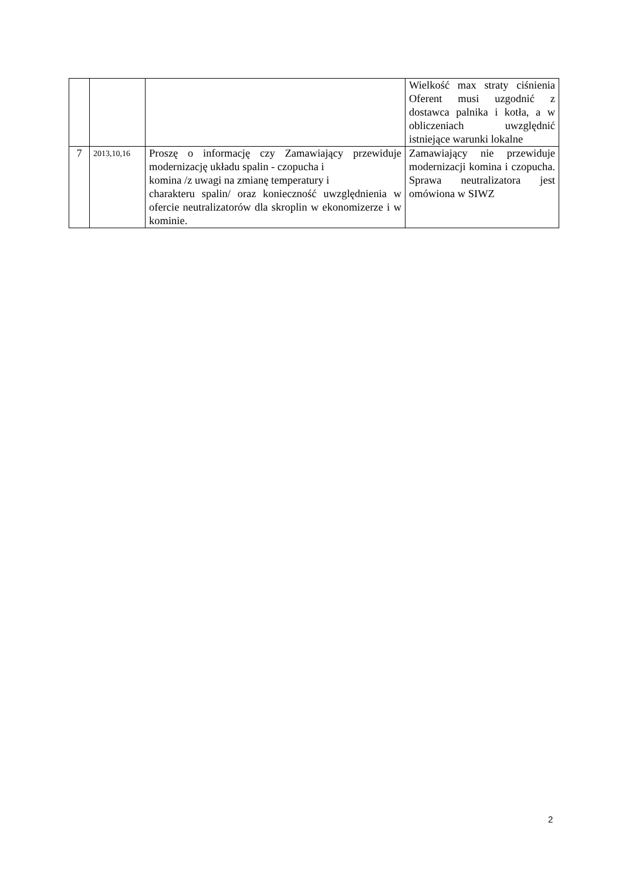| | | | Wielkość max straty ciśnienia Oferent musi uzgodnić z dostawca palnika i kotła, a w obliczeniach uwzględnić istniejące warunki lokalne |
| 7 | 2013,10,16 | Proszę o informację czy Zamawiający przewiduje modernizację układu spalin - czopucha i komina /z uwagi na zmianę temperatury i charakteru spalin/ oraz konieczność uwzględnienia w ofercie neutralizatorów dla skroplin w ekonomizerze i w kominie. | Zamawiający nie przewiduje modernizacji komina i czopucha. Sprawa neutralizatora jest omówiona w SIWZ |
2